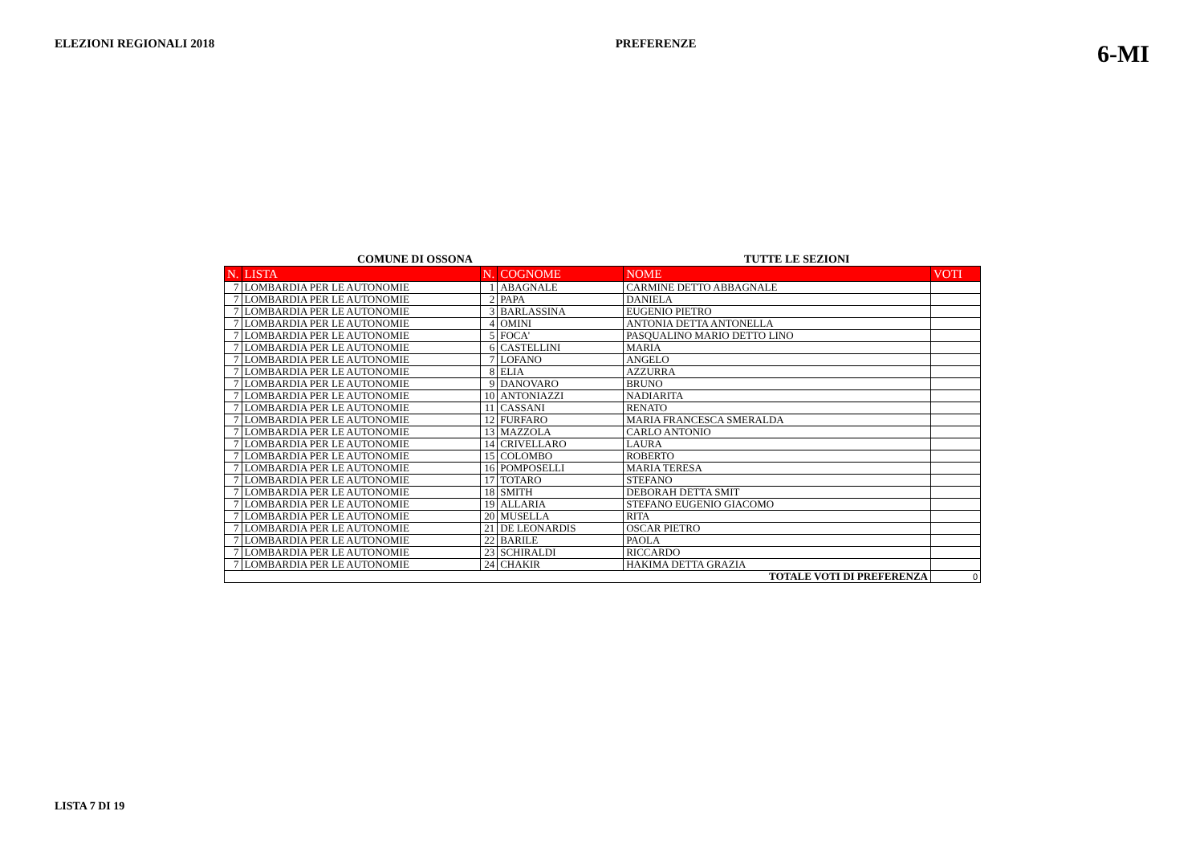ELEZIONI REGIONALI 2018 PREFERENZE 6-MI
COMUNE DI OSSONA TUTTE LE SEZIONI
| N. | LISTA | N. | COGNOME | NOME | VOTI |
| --- | --- | --- | --- | --- | --- |
| 7 | LOMBARDIA PER LE AUTONOMIE | 1 | ABAGNALE | CARMINE DETTO ABBAGNALE | |
| 7 | LOMBARDIA PER LE AUTONOMIE | 2 | PAPA | DANIELA | |
| 7 | LOMBARDIA PER LE AUTONOMIE | 3 | BARLASSINA | EUGENIO PIETRO | |
| 7 | LOMBARDIA PER LE AUTONOMIE | 4 | OMINI | ANTONIA DETTA ANTONELLA | |
| 7 | LOMBARDIA PER LE AUTONOMIE | 5 | FOCA' | PASQUALINO MARIO DETTO LINO | |
| 7 | LOMBARDIA PER LE AUTONOMIE | 6 | CASTELLINI | MARIA | |
| 7 | LOMBARDIA PER LE AUTONOMIE | 7 | LOFANO | ANGELO | |
| 7 | LOMBARDIA PER LE AUTONOMIE | 8 | ELIA | AZZURRA | |
| 7 | LOMBARDIA PER LE AUTONOMIE | 9 | DANOVARO | BRUNO | |
| 7 | LOMBARDIA PER LE AUTONOMIE | 10 | ANTONIAZZI | NADIARITA | |
| 7 | LOMBARDIA PER LE AUTONOMIE | 11 | CASSANI | RENATO | |
| 7 | LOMBARDIA PER LE AUTONOMIE | 12 | FURFARO | MARIA FRANCESCA SMERALDA | |
| 7 | LOMBARDIA PER LE AUTONOMIE | 13 | MAZZOLA | CARLO ANTONIO | |
| 7 | LOMBARDIA PER LE AUTONOMIE | 14 | CRIVELLARO | LAURA | |
| 7 | LOMBARDIA PER LE AUTONOMIE | 15 | COLOMBO | ROBERTO | |
| 7 | LOMBARDIA PER LE AUTONOMIE | 16 | POMPOSELLI | MARIA TERESA | |
| 7 | LOMBARDIA PER LE AUTONOMIE | 17 | TOTARO | STEFANO | |
| 7 | LOMBARDIA PER LE AUTONOMIE | 18 | SMITH | DEBORAH DETTA SMIT | |
| 7 | LOMBARDIA PER LE AUTONOMIE | 19 | ALLARIA | STEFANO EUGENIO GIACOMO | |
| 7 | LOMBARDIA PER LE AUTONOMIE | 20 | MUSELLA | RITA | |
| 7 | LOMBARDIA PER LE AUTONOMIE | 21 | DE LEONARDIS | OSCAR PIETRO | |
| 7 | LOMBARDIA PER LE AUTONOMIE | 22 | BARILE | PAOLA | |
| 7 | LOMBARDIA PER LE AUTONOMIE | 23 | SCHIRALDI | RICCARDO | |
| 7 | LOMBARDIA PER LE AUTONOMIE | 24 | CHAKIR | HAKIMA DETTA GRAZIA | |
| TOTALE VOTI DI PREFERENZA | | | | | 0 |
LISTA 7 DI 19